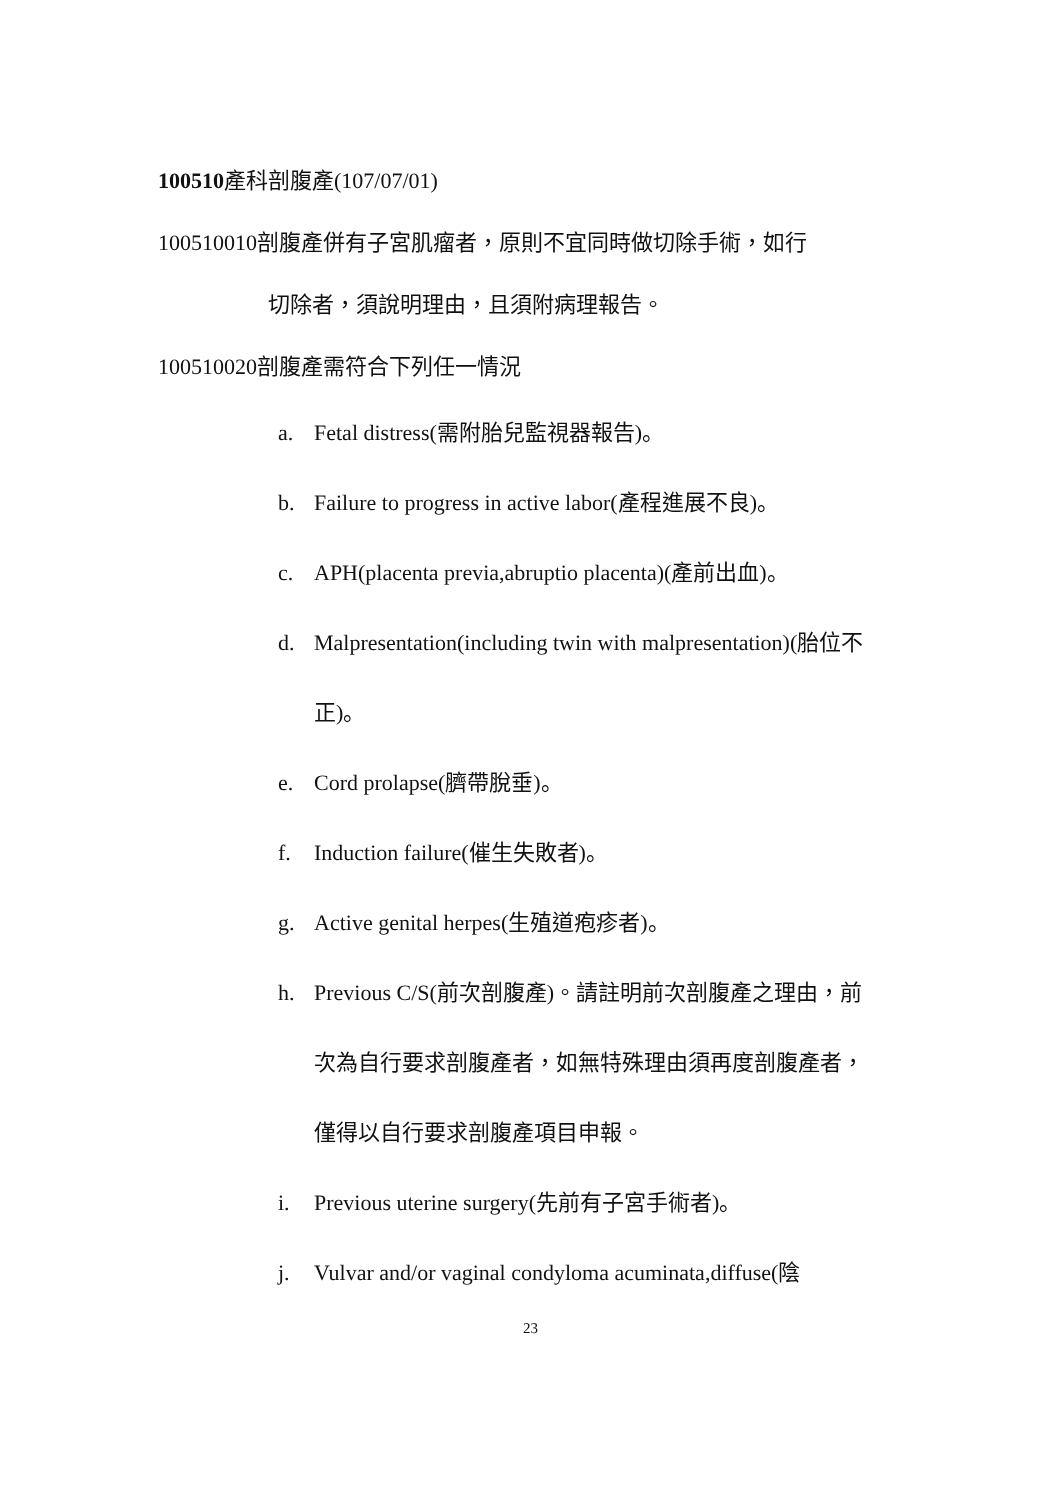100510產科剖腹產(107/07/01)
100510010剖腹產併有子宮肌瘤者，原則不宜同時做切除手術，如行
切除者，須說明理由，且須附病理報告。
100510020剖腹產需符合下列任一情況
a. Fetal distress(需附胎兒監視器報告)。
b. Failure to progress in active labor(產程進展不良)。
c. APH(placenta previa,abruptio placenta)(產前出血)。
d. Malpresentation(including twin with malpresentation)(胎位不正)。
e. Cord prolapse(臍帶脫垂)。
f. Induction failure(催生失敗者)。
g. Active genital herpes(生殖道疱疹者)。
h. Previous C/S(前次剖腹產)。請註明前次剖腹產之理由，前次為自行要求剖腹產者，如無特殊理由須再度剖腹產者，僅得以自行要求剖腹產項目申報。
i. Previous uterine surgery(先前有子宮手術者)。
j. Vulvar and/or vaginal condyloma acuminata,diffuse(陰
23